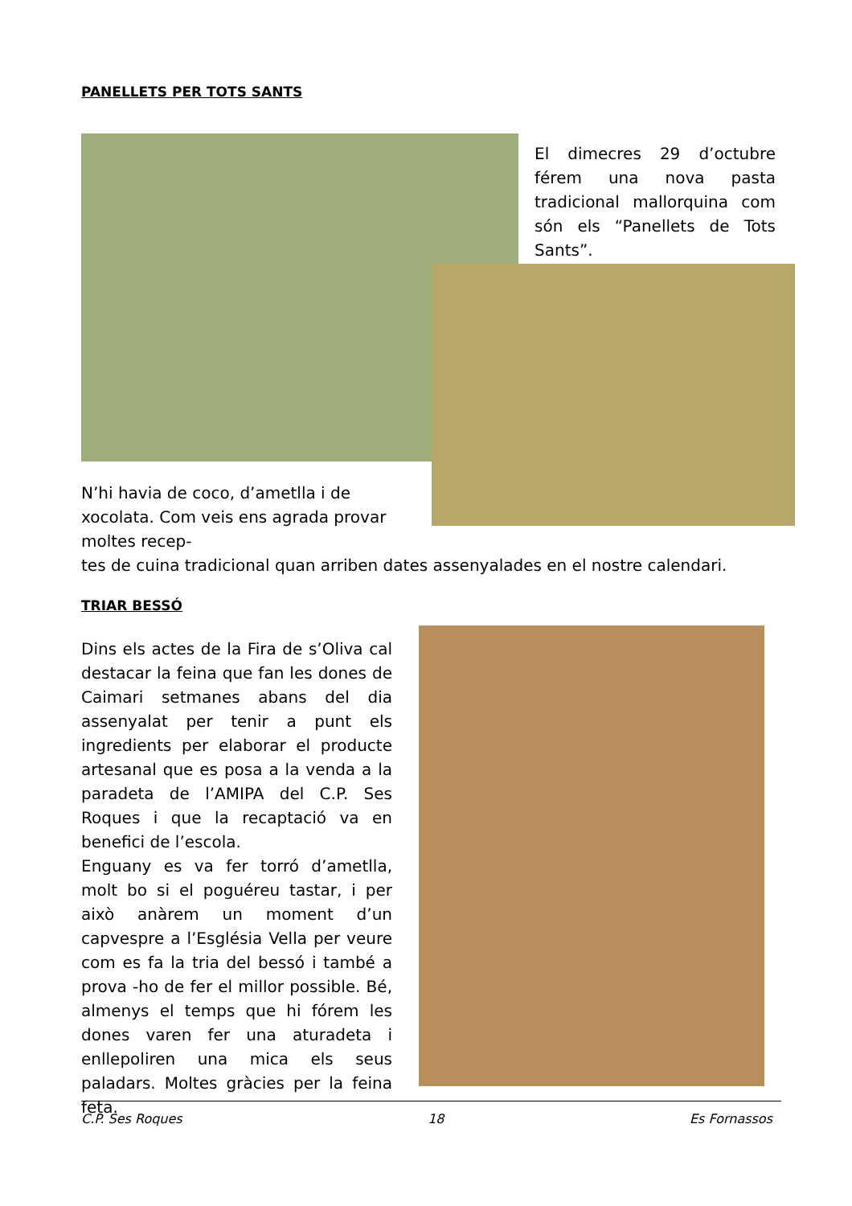PANELLETS PER TOTS SANTS
El dimecres 29 d’octubre férem una nova pasta tradicional mallorquina com són els “Panellets de Tots Sants”.
N’hi havia de coco, d’ametlla i de xocolata. Com veis ens agrada provar moltes recep-
tes de cuina tradicional quan arriben dates assenyalades en el nostre calendari.
TRIAR BESSÓ
Dins els actes de la Fira de s’Oliva cal destacar la feina que fan les dones de Caimari setmanes abans del dia assenyalat per tenir a punt els ingredients per elaborar el producte artesanal que es posa a la venda a la paradeta de l’AMIPA del C.P. Ses Roques i que la recaptació va en benefici de l’escola.
Enguany es va fer torró d’ametlla, molt bo si el poguéreu tastar, i per això anàrem un moment d’un capvespre a l’Església Vella per veure com es fa la tria del bessó i també a prova -ho de fer el millor possible. Bé, almenys el temps que hi fórem les dones varen fer una aturadeta i enllepoliren una mica els seus paladars. Moltes gràcies per la feina feta.
C.P. Ses Roques 18 Es Fornassos